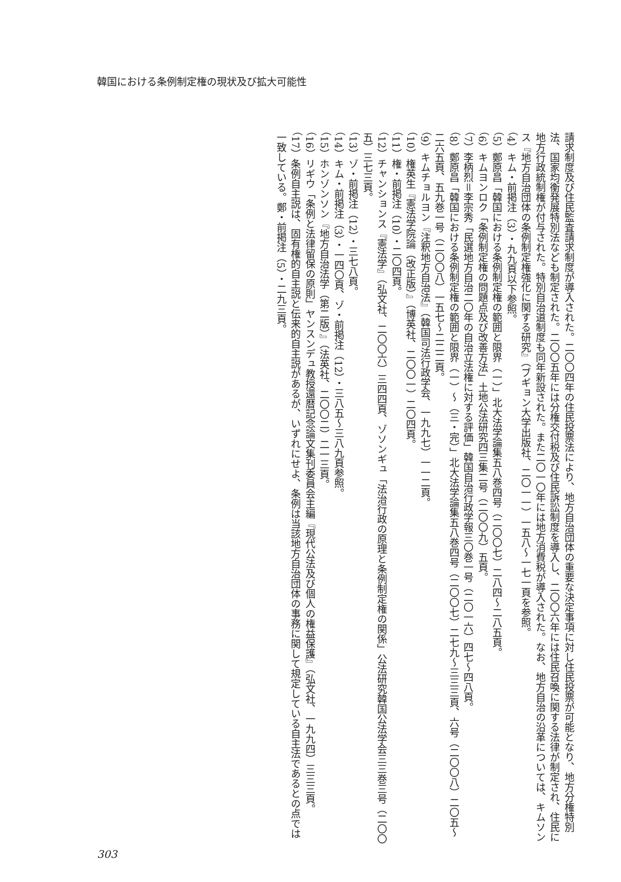韓国における条例制定権の現状及び拡大可能性
請求制度及び住民監査請求制度が導入された。二〇〇四年の住民投票法により、地方自治団体の重要な決定事項に対し住民投票が可能となり、地方分権特別法、国家均衡発展特別法なども制定された。二〇〇五年には分権交付税及び住民訴訟制度を導入し、二〇〇六年には住民召喚に関する法律が制定され、住民に地方行政統制権が付与された。特別自治道制度も同年新設された。また二〇一〇年には地方消費税が導入された。なお、地方自治の沿革については、キムソンス『地方自治団体の条例制定権強化に関する研究』（ブギョン大学出版社、二〇一一）一五八～一七一頁を参照。
（4）キム・前掲注（3）・九九頁以下参照。
（5）鄭原昌「韓国における条例制定権の範囲と限界（一）」北大法学論集五八巻四号（二〇〇七）二八四～二八五頁。
（6）キムヨンロク「条例制定権の問題点及び改善方法」土地公法研究四三集二号（二〇〇九）五頁。
（7）李柄烈＝李宗秀「民選地方自治二〇年の自治立法権に対する評価」韓国自治行政学報三〇巻一号（二〇一六）四七～四八頁。
（8）鄭原昌「韓国における条例制定権の範囲と限界（一）～（三・完）」北大法学論集五八巻四号（二〇〇七）二七九～三三三頁、六号（二〇〇八）二〇五～二六五頁、五九巻一号（二〇〇八）一五七～二二二頁。
（9）キムチョルヨン『注釈地方自治法』（韓国司法行政学会、一九九七）一一二頁。
（10）権英生『憲法学院論（改正版）』（博英社、二〇〇一）二〇四頁。
（11）権・前掲注（10）・二〇四頁。
（12）チャンションス『憲法学』（弘文社、二〇〇六）三四四頁、ゾソンギュ「法治行政の原理と条例制定権の関係」公法研究韓国公法学会三三巻三号（二〇〇五）三七三頁。
（13）ゾ・前掲注（12）・三七八頁。
（14）キム・前掲注（3）・一四〇頁、ゾ・前掲注（12）・三八五～三八九頁参照。
（15）ホンゾンソン『地方自治法学（第二版）』（法英社、二〇〇二）二一三頁。
（16）リギウ「条例と法律留保の原則」ヤンスンデュ教授還暦記念論文集刊委員会主編『現代公法及び個人の権益保護』（弘文社、一九九四）三三三頁。
（17）条例自主説は、固有権的自主説と伝来的自主説があるが、いずれにせよ、条例は当該地方自治団体の事務に関して規定している自主法であるとの点では一致している。鄭・前掲注（5）・二九三頁。
303